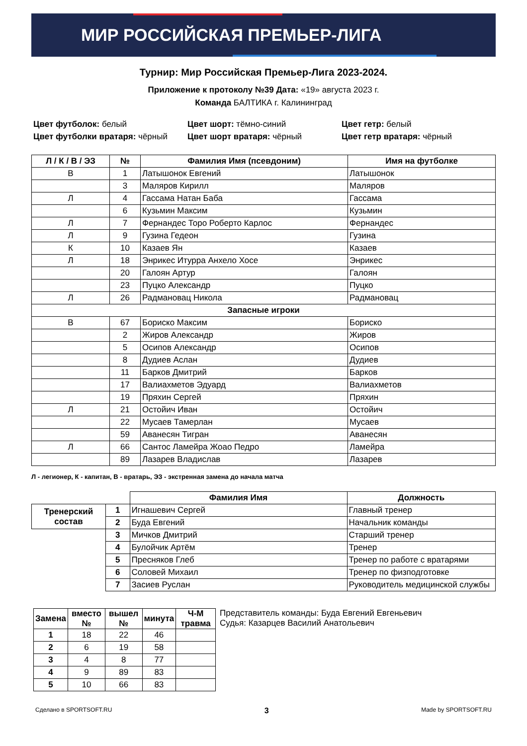МИР РОССИЙСКАЯ ПРЕМЬЕР-ЛИГА
Турнир: Мир Российская Премьер-Лига 2023-2024.
Приложение к протоколу №39 Дата: «19» августа 2023 г.
Команда БАЛТИКА г. Калининград
Цвет футболок: белый
Цвет футболки вратаря: чёрный
Цвет шорт: тёмно-синий
Цвет шорт вратаря: чёрный
Цвет гетр: белый
Цвет гетр вратаря: чёрный
| Л / К / В / ЭЗ | № | Фамилия Имя (псевдоним) | Имя на футболке |
| --- | --- | --- | --- |
| В | 1 | Латышонок Евгений | Латышонок |
| | 3 | Маляров Кирилл | Маляров |
| Л | 4 | Гассама Натан Баба | Гассама |
| | 6 | Кузьмин Максим | Кузьмин |
| Л | 7 | Фернандес Торо Роберто Карлос | Фернандес |
| Л | 9 | Гузина Гедеон | Гузина |
| К | 10 | Казаев Ян | Казаев |
| Л | 18 | Энрикес Итурра Анхело Хосе | Энрикес |
| | 20 | Галоян Артур | Галоян |
| | 23 | Пуцко Александр | Пуцко |
| Л | 26 | Радмановац Никола | Радмановац |
| Запасные игроки | | | |
| В | 67 | Бориско Максим | Бориско |
| | 2 | Жиров Александр | Жиров |
| | 5 | Осипов Александр | Осипов |
| | 8 | Дудиев Аслан | Дудиев |
| | 11 | Барков Дмитрий | Барков |
| | 17 | Валиахметов Эдуард | Валиахметов |
| | 19 | Пряхин Сергей | Пряхин |
| Л | 21 | Остойич Иван | Остойич |
| | 22 | Мусаев Тамерлан | Мусаев |
| | 59 | Аванесян Тигран | Аванесян |
| Л | 66 | Сантос Ламейра Жоао Педро | Ламейра |
| | 89 | Лазарев Владислав | Лазарев |
Л - легионер, К - капитан, В - вратарь, ЭЗ - экстренная замена до начала матча
| | | Фамилия Имя | Должность |
| Тренерский состав | 1 | Игнашевич Сергей | Главный тренер |
| | 2 | Буда Евгений | Начальник команды |
| | 3 | Мичков Дмитрий | Старший тренер |
| | 4 | Булойчик Артём | Тренер |
| | 5 | Пресняков Глеб | Тренер по работе с вратарями |
| | 6 | Соловей Михаил | Тренер по физподготовке |
| | 7 | Засиев Руслан | Руководитель медицинской службы |
| Замена | вместо № | вышел № | минута | Ч-М травма |
| --- | --- | --- | --- | --- |
| 1 | 18 | 22 | 46 | |
| 2 | 6 | 19 | 58 | |
| 3 | 4 | 8 | 77 | |
| 4 | 9 | 89 | 83 | |
| 5 | 10 | 66 | 83 | |
Представитель команды: Буда Евгений Евгеньевич
Судья: Казарцев Василий Анатольевич
Сделано в SPORTSOFT.RU 3 Made by SPORTSOFT.RU